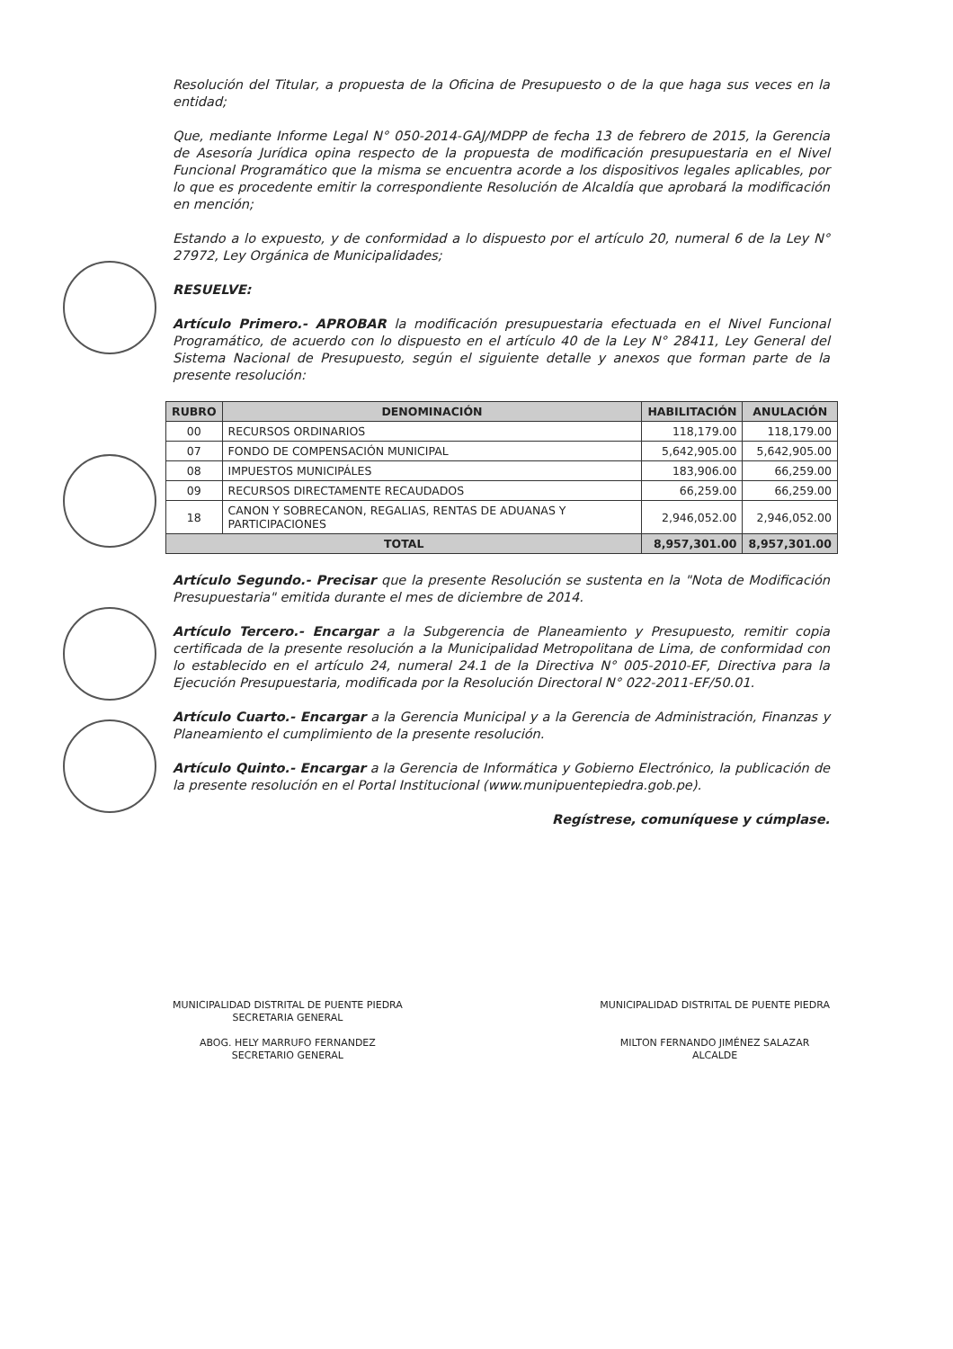Resolución del Titular, a propuesta de la Oficina de Presupuesto o de la que haga sus veces en la entidad;
Que, mediante Informe Legal N° 050-2014-GAJ/MDPP de fecha 13 de febrero de 2015, la Gerencia de Asesoría Jurídica opina respecto de la propuesta de modificación presupuestaria en el Nivel Funcional Programático que la misma se encuentra acorde a los dispositivos legales aplicables, por lo que es procedente emitir la correspondiente Resolución de Alcaldía que aprobará la modificación en mención;
Estando a lo expuesto, y de conformidad a lo dispuesto por el artículo 20, numeral 6 de la Ley N° 27972, Ley Orgánica de Municipalidades;
RESUELVE:
Artículo Primero.- APROBAR la modificación presupuestaria efectuada en el Nivel Funcional Programático, de acuerdo con lo dispuesto en el artículo 40 de la Ley N° 28411, Ley General del Sistema Nacional de Presupuesto, según el siguiente detalle y anexos que forman parte de la presente resolución:
| RUBRO | DENOMINACIÓN | HABILITACIÓN | ANULACIÓN |
| --- | --- | --- | --- |
| 00 | RECURSOS ORDINARIOS | 118,179.00 | 118,179.00 |
| 07 | FONDO DE COMPENSACIÓN MUNICIPAL | 5,642,905.00 | 5,642,905.00 |
| 08 | IMPUESTOS MUNICIPÁLES | 183,906.00 | 66,259.00 |
| 09 | RECURSOS DIRECTAMENTE RECAUDADOS | 66,259.00 | 66,259.00 |
| 18 | CANON Y SOBRECANON, REGALIAS, RENTAS DE ADUANAS Y PARTICIPACIONES | 2,946,052.00 | 2,946,052.00 |
| TOTAL | | 8,957,301.00 | 8,957,301.00 |
Artículo Segundo.- Precisar que la presente Resolución se sustenta en la "Nota de Modificación Presupuestaria" emitida durante el mes de diciembre de 2014.
Artículo Tercero.- Encargar a la Subgerencia de Planeamiento y Presupuesto, remitir copia certificada de la presente resolución a la Municipalidad Metropolitana de Lima, de conformidad con lo establecido en el artículo 24, numeral 24.1 de la Directiva N° 005-2010-EF, Directiva para la Ejecución Presupuestaria, modificada por la Resolución Directoral N° 022-2011-EF/50.01.
Artículo Cuarto.- Encargar a la Gerencia Municipal y a la Gerencia de Administración, Finanzas y Planeamiento el cumplimiento de la presente resolución.
Artículo Quinto.- Encargar a la Gerencia de Informática y Gobierno Electrónico, la publicación de la presente resolución en el Portal Institucional (www.munipuentepiedra.gob.pe).
Regístrese, comuníquese y cúmplase.
MUNICIPALIDAD DISTRITAL DE PUENTE PIEDRA
SECRETARIA GENERAL
ABOG. HELY MARRUFO FERNANDEZ
SECRETARIO GENERAL
MUNICIPALIDAD DISTRITAL DE PUENTE PIEDRA
MILTON FERNANDO JIMÉNEZ SALAZAR
ALCALDE